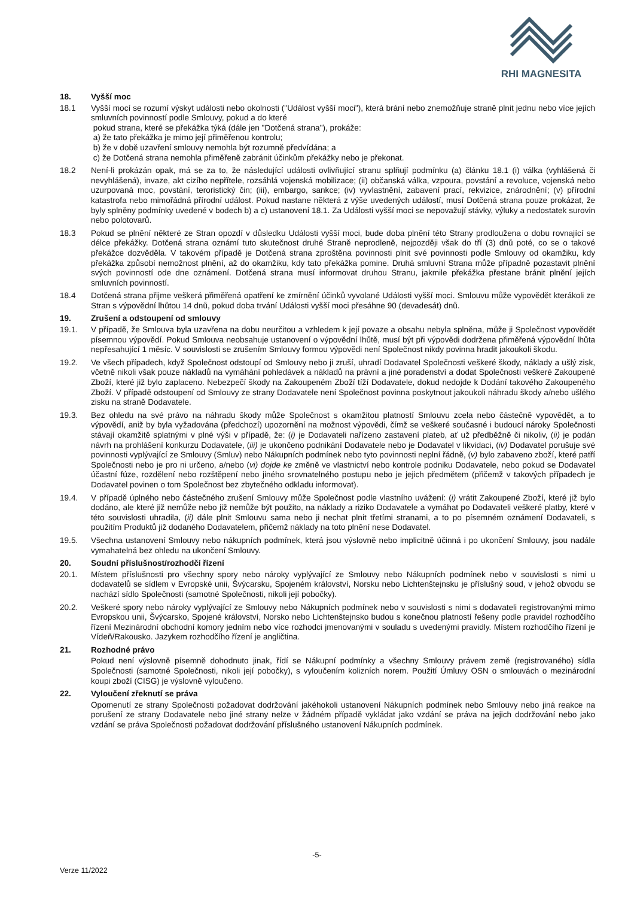RHI MAGNESITA
18. Vyšší moc
18.1 Vyšší mocí se rozumí výskyt události nebo okolnosti ("Událost vyšší moci"), která brání nebo znemožňuje straně plnit jednu nebo více jejích smluvních povinností podle Smlouvy, pokud a do které
pokud strana, které se překážka týká (dále jen "Dotčená strana"), prokáže:
a) že tato překážka je mimo její přiměřenou kontrolu;
b) že v době uzavření smlouvy nemohla být rozumně předvídána; a
c) že Dotčená strana nemohla přiměřeně zabránit účinkům překážky nebo je překonat.
18.2 Není-li prokázán opak, má se za to, že následující události ovlivňující stranu splňují podmínku (a) článku 18.1 (i) válka (vyhlášená či nevyhlášená), invaze, akt cizího nepřítele, rozsáhlá vojenská mobilizace; (ii) občanská válka, vzpoura, povstání a revoluce, vojenská nebo uzurpovaná moc, povstání, teroristický čin; (iii), embargo, sankce; (iv) vyvlastnění, zabavení prací, rekvizice, znárodnění; (v) přírodní katastrofa nebo mimořádná přírodní událost. Pokud nastane některá z výše uvedených událostí, musí Dotčená strana pouze prokázat, že byly splněny podmínky uvedené v bodech b) a c) ustanovení 18.1. Za Události vyšší moci se nepovažují stávky, výluky a nedostatek surovin nebo polotovarů.
18.3 Pokud se plnění některé ze Stran opozdí v důsledku Události vyšší moci, bude doba plnění této Strany prodloužena o dobu rovnající se délce překážky. Dotčená strana oznámí tuto skutečnost druhé Straně neprodleně, nejpozději však do tří (3) dnů poté, co se o takové překážce dozvěděla. V takovém případě je Dotčená strana zproštěna povinnosti plnit své povinnosti podle Smlouvy od okamžiku, kdy překážka způsobí nemožnost plnění, až do okamžiku, kdy tato překážka pomine. Druhá smluvní Strana může případně pozastavit plnění svých povinností ode dne oznámení. Dotčená strana musí informovat druhou Stranu, jakmile překážka přestane bránit plnění jejích smluvních povinností.
18.4 Dotčená strana přijme veškerá přiměřená opatření ke zmírnění účinků vyvolané Události vyšší moci. Smlouvu může vypovědět kterákoli ze Stran s výpovědní lhůtou 14 dnů, pokud doba trvání Události vyšší moci přesáhne 90 (devadesát) dnů.
19. Zrušení a odstoupení od smlouvy
19.1. V případě, že Smlouva byla uzavřena na dobu neurčitou a vzhledem k její povaze a obsahu nebyla splněna, může ji Společnost vypovědět písemnou výpovědí. Pokud Smlouva neobsahuje ustanovení o výpovědní lhůtě, musí být při výpovědi dodržena přiměřená výpovědní lhůta nepřesahující 1 měsíc. V souvislosti se zrušením Smlouvy formou výpovědi není Společnost nikdy povinna hradit jakoukoli škodu.
19.2. Ve všech případech, když Společnost odstoupí od Smlouvy nebo ji zruší, uhradí Dodavatel Společnosti veškeré škody, náklady a ušlý zisk, včetně nikoli však pouze nákladů na vymáhání pohledávek a nákladů na právní a jiné poradenství a dodat Společnosti veškeré Zakoupené Zboží, které již bylo zaplaceno. Nebezpečí škody na Zakoupeném Zboží tíží Dodavatele, dokud nedojde k Dodání takového Zakoupeného Zboží. V případě odstoupení od Smlouvy ze strany Dodavatele není Společnost povinna poskytnout jakoukoli náhradu škody a/nebo ušlého zisku na straně Dodavatele.
19.3. Bez ohledu na své právo na náhradu škody může Společnost s okamžitou platností Smlouvu zcela nebo částečně vypovědět, a to výpovědí, aniž by byla vyžadována (předchozí) upozornění na možnost výpovědi, čímž se veškeré současné i budoucí nároky Společnosti stávají okamžitě splatnými v plné výši v případě, že: (i) je Dodavateli nařízeno zastavení plateb, ať už předběžně či nikoliv, (ii) je podán návrh na prohlášení konkurzu Dodavatele, (iii) je ukončeno podnikání Dodavatele nebo je Dodavatel v likvidaci, (iv) Dodavatel porušuje své povinnosti vyplývající ze Smlouvy (Smluv) nebo Nákupních podmínek nebo tyto povinnosti neplní řádně, (v) bylo zabaveno zboží, které patří Společnosti nebo je pro ni určeno, a/nebo (vi) dojde ke změně ve vlastnictví nebo kontrole podniku Dodavatele, nebo pokud se Dodavatel účastní fúze, rozdělení nebo rozštěpení nebo jiného srovnatelného postupu nebo je jejich předmětem (přičemž v takových případech je Dodavatel povinen o tom Společnost bez zbytečného odkladu informovat).
19.4. V případě úplného nebo částečného zrušení Smlouvy může Společnost podle vlastního uvážení: (i) vrátit Zakoupené Zboží, které již bylo dodáno, ale které již nemůže nebo již nemůže být použito, na náklady a riziko Dodavatele a vymáhat po Dodavateli veškeré platby, které v této souvislosti uhradila, (ii) dále plnit Smlouvu sama nebo ji nechat plnit třetími stranami, a to po písemném oznámení Dodavateli, s použitím Produktů již dodaného Dodavatelem, přičemž náklady na toto plnění nese Dodavatel.
19.5. Všechna ustanovení Smlouvy nebo nákupních podmínek, která jsou výslovně nebo implicitně účinná i po ukončení Smlouvy, jsou nadále vymahatelná bez ohledu na ukončení Smlouvy.
20. Soudní příslušnost/rozhodčí řízení
20.1. Místem příslušnosti pro všechny spory nebo nároky vyplývající ze Smlouvy nebo Nákupních podmínek nebo v souvislosti s nimi u dodavatelů se sídlem v Evropské unii, Švýcarsku, Spojeném království, Norsku nebo Lichtenštejnsku je příslušný soud, v jehož obvodu se nachází sídlo Společnosti (samotné Společnosti, nikoli její pobočky).
20.2. Veškeré spory nebo nároky vyplývající ze Smlouvy nebo Nákupních podmínek nebo v souvislosti s nimi s dodavateli registrovanými mimo Evropskou unii, Švýcarsko, Spojené království, Norsko nebo Lichtenštejnsko budou s konečnou platností řešeny podle pravidel rozhodčího řízení Mezinárodní obchodní komory jedním nebo více rozhodci jmenovanými v souladu s uvedenými pravidly. Místem rozhodčího řízení je Vídeň/Rakousko. Jazykem rozhodčího řízení je angličtina.
21. Rozhodné právo
Pokud není výslovně písemně dohodnuto jinak, řídí se Nákupní podmínky a všechny Smlouvy právem země (registrovaného) sídla Společnosti (samotné Společnosti, nikoli její pobočky), s vyloučením kolizních norem. Použití Úmluvy OSN o smlouvách o mezinárodní koupi zboží (CISG) je výslovně vyloučeno.
22. Vyloučení zřeknutí se práva
Opomenutí ze strany Společnosti požadovat dodržování jakéhokoli ustanovení Nákupních podmínek nebo Smlouvy nebo jiná reakce na porušení ze strany Dodavatele nebo jiné strany nelze v žádném případě vykládat jako vzdání se práva na jejich dodržování nebo jako vzdání se práva Společnosti požadovat dodržování příslušného ustanovení Nákupních podmínek.
-5-
Verze 11/2022